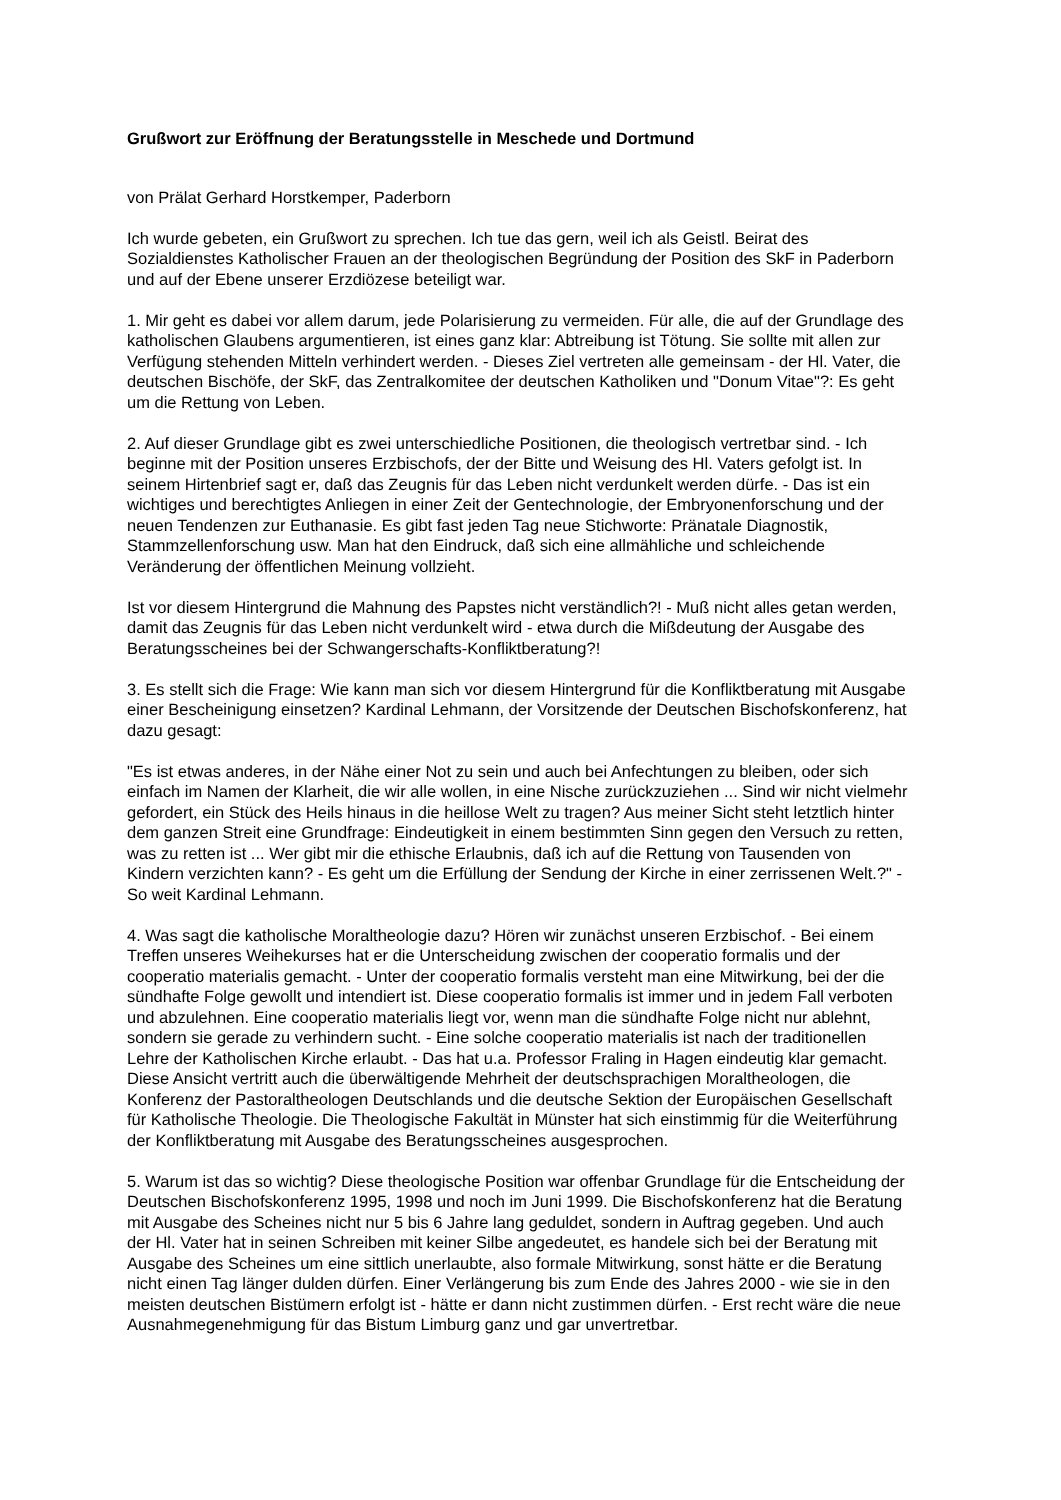Grußwort zur Eröffnung der Beratungsstelle in Meschede und Dortmund
von Prälat Gerhard Horstkemper, Paderborn
Ich wurde gebeten, ein Grußwort zu sprechen. Ich tue das gern, weil ich als Geistl. Beirat des Sozialdienstes Katholischer Frauen an der theologischen Begründung der Position des SkF in Paderborn und auf der Ebene unserer Erzdiözese beteiligt war.
1. Mir geht es dabei vor allem darum, jede Polarisierung zu vermeiden. Für alle, die auf der Grundlage des katholischen Glaubens argumentieren, ist eines ganz klar: Abtreibung ist Tötung. Sie sollte mit allen zur Verfügung stehenden Mitteln verhindert werden. - Dieses Ziel vertreten alle gemeinsam - der Hl. Vater, die deutschen Bischöfe, der SkF, das Zentralkomitee der deutschen Katholiken und "Donum Vitae"?: Es geht um die Rettung von Leben.
2. Auf dieser Grundlage gibt es zwei unterschiedliche Positionen, die theologisch vertretbar sind. - Ich beginne mit der Position unseres Erzbischofs, der der Bitte und Weisung des Hl. Vaters gefolgt ist. In seinem Hirtenbrief sagt er, daß das Zeugnis für das Leben nicht verdunkelt werden dürfe. - Das ist ein wichtiges und berechtigtes Anliegen in einer Zeit der Gentechnologie, der Embryonenforschung und der neuen Tendenzen zur Euthanasie. Es gibt fast jeden Tag neue Stichworte: Pränatale Diagnostik, Stammzellenforschung usw. Man hat den Eindruck, daß sich eine allmähliche und schleichende Veränderung der öffentlichen Meinung vollzieht.
Ist vor diesem Hintergrund die Mahnung des Papstes nicht verständlich?! - Muß nicht alles getan werden, damit das Zeugnis für das Leben nicht verdunkelt wird - etwa durch die Mißdeutung der Ausgabe des Beratungsscheines bei der Schwangerschafts-Konfliktberatung?!
3. Es stellt sich die Frage: Wie kann man sich vor diesem Hintergrund für die Konfliktberatung mit Ausgabe einer Bescheinigung einsetzen? Kardinal Lehmann, der Vorsitzende der Deutschen Bischofskonferenz, hat dazu gesagt:
"Es ist etwas anderes, in der Nähe einer Not zu sein und auch bei Anfechtungen zu bleiben, oder sich einfach im Namen der Klarheit, die wir alle wollen, in eine Nische zurückzuziehen ... Sind wir nicht vielmehr gefordert, ein Stück des Heils hinaus in die heillose Welt zu tragen? Aus meiner Sicht steht letztlich hinter dem ganzen Streit eine Grundfrage: Eindeutigkeit in einem bestimmten Sinn gegen den Versuch zu retten, was zu retten ist ... Wer gibt mir die ethische Erlaubnis, daß ich auf die Rettung von Tausenden von Kindern verzichten kann? - Es geht um die Erfüllung der Sendung der Kirche in einer zerrissenen Welt.?" - So weit Kardinal Lehmann.
4. Was sagt die katholische Moraltheologie dazu? Hören wir zunächst unseren Erzbischof. - Bei einem Treffen unseres Weihekurses hat er die Unterscheidung zwischen der cooperatio formalis und der cooperatio materialis gemacht. - Unter der cooperatio formalis versteht man eine Mitwirkung, bei der die sündhafte Folge gewollt und intendiert ist. Diese cooperatio formalis ist immer und in jedem Fall verboten und abzulehnen. Eine cooperatio materialis liegt vor, wenn man die sündhafte Folge nicht nur ablehnt, sondern sie gerade zu verhindern sucht. - Eine solche cooperatio materialis ist nach der traditionellen Lehre der Katholischen Kirche erlaubt. - Das hat u.a. Professor Fraling in Hagen eindeutig klar gemacht. Diese Ansicht vertritt auch die überwältigende Mehrheit der deutschsprachigen Moraltheologen, die Konferenz der Pastoraltheologen Deutschlands und die deutsche Sektion der Europäischen Gesellschaft für Katholische Theologie. Die Theologische Fakultät in Münster hat sich einstimmig für die Weiterführung der Konfliktberatung mit Ausgabe des Beratungsscheines ausgesprochen.
5. Warum ist das so wichtig? Diese theologische Position war offenbar Grundlage für die Entscheidung der Deutschen Bischofskonferenz 1995, 1998 und noch im Juni 1999. Die Bischofskonferenz hat die Beratung mit Ausgabe des Scheines nicht nur 5 bis 6 Jahre lang geduldet, sondern in Auftrag gegeben. Und auch der Hl. Vater hat in seinen Schreiben mit keiner Silbe angedeutet, es handele sich bei der Beratung mit Ausgabe des Scheines um eine sittlich unerlaubte, also formale Mitwirkung, sonst hätte er die Beratung nicht einen Tag länger dulden dürfen. Einer Verlängerung bis zum Ende des Jahres 2000 - wie sie in den meisten deutschen Bistümern erfolgt ist - hätte er dann nicht zustimmen dürfen. - Erst recht wäre die neue Ausnahmegenehmigung für das Bistum Limburg ganz und gar unvertretbar.